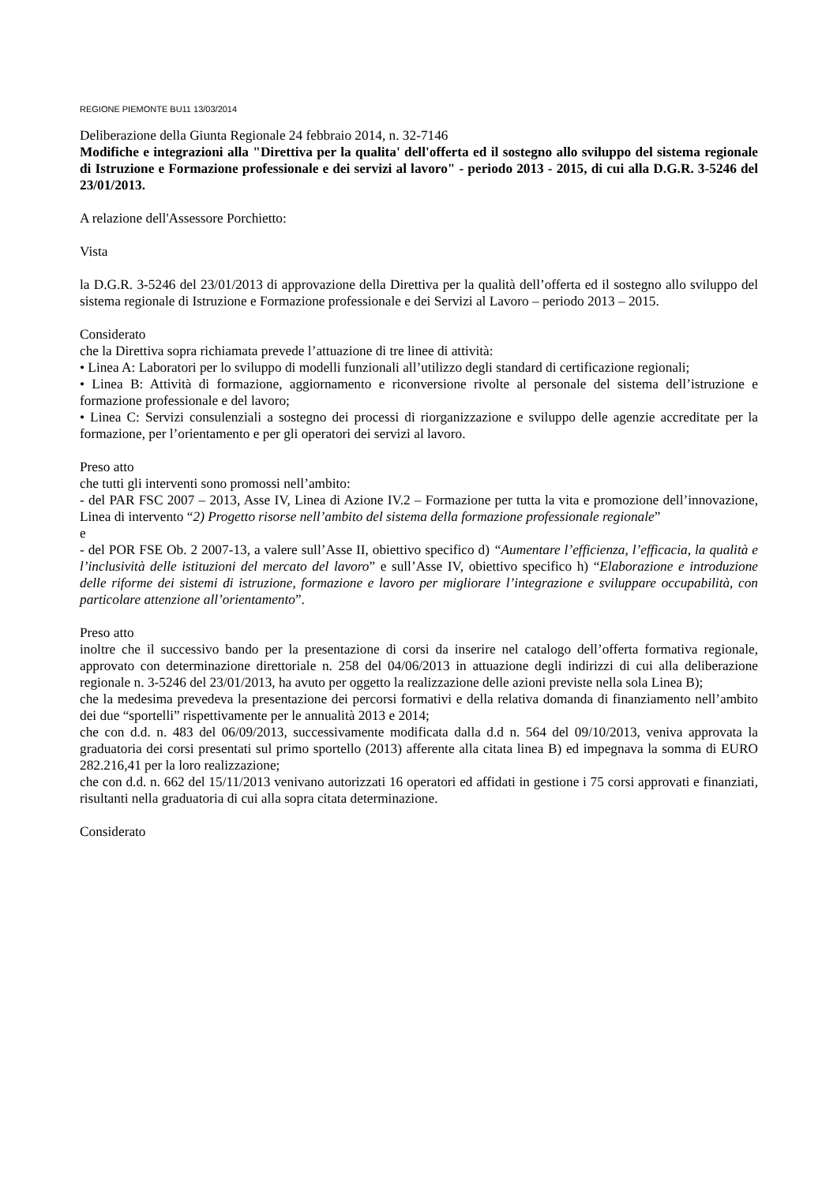REGIONE PIEMONTE BU11 13/03/2014
Deliberazione della Giunta Regionale 24 febbraio 2014, n. 32-7146
Modifiche e integrazioni alla "Direttiva per la qualita' dell'offerta ed il sostegno allo sviluppo del sistema regionale di Istruzione e Formazione professionale e dei servizi al lavoro" - periodo 2013 - 2015, di cui alla D.G.R. 3-5246 del 23/01/2013.
A relazione dell'Assessore Porchietto:
Vista
la D.G.R. 3-5246 del 23/01/2013 di approvazione della Direttiva per la qualità dell’offerta ed il sostegno allo sviluppo del sistema regionale di Istruzione e Formazione professionale e dei Servizi al Lavoro – periodo 2013 – 2015.
Considerato
che la Direttiva sopra richiamata prevede l’attuazione di tre linee di attività:
• Linea A: Laboratori per lo sviluppo di modelli funzionali all’utilizzo degli standard di certificazione regionali;
• Linea B: Attività di formazione, aggiornamento e riconversione rivolte al personale del sistema dell’istruzione e formazione professionale e del lavoro;
• Linea C: Servizi consulenziali a sostegno dei processi di riorganizzazione e sviluppo delle agenzie accreditate per la formazione, per l’orientamento e per gli operatori dei servizi al lavoro.
Preso atto
che tutti gli interventi sono promossi nell’ambito:
- del PAR FSC 2007 – 2013, Asse IV, Linea di Azione IV.2 – Formazione per tutta la vita e promozione dell’innovazione, Linea di intervento “2) Progetto risorse nell’ambito del sistema della formazione professionale regionale”
e
- del POR FSE Ob. 2 2007-13, a valere sull’Asse II, obiettivo specifico d) “Aumentare l’efficienza, l’efficacia, la qualità e l’inclusività delle istituzioni del mercato del lavoro” e sull’Asse IV, obiettivo specifico h) “Elaborazione e introduzione delle riforme dei sistemi di istruzione, formazione e lavoro per migliorare l’integrazione e sviluppare occupabilità, con particolare attenzione all’orientamento”.
Preso atto
inoltre che il successivo bando per la presentazione di corsi da inserire nel catalogo dell’offerta formativa regionale, approvato con determinazione direttoriale n. 258 del 04/06/2013 in attuazione degli indirizzi di cui alla deliberazione regionale n. 3-5246 del 23/01/2013, ha avuto per oggetto la realizzazione delle azioni previste nella sola Linea B);
che la medesima prevedeva la presentazione dei percorsi formativi e della relativa domanda di finanziamento nell’ambito dei due “sportelli” rispettivamente per le annualità 2013 e 2014;
che con d.d. n. 483 del 06/09/2013, successivamente modificata dalla d.d n. 564 del 09/10/2013, veniva approvata la graduatoria dei corsi presentati sul primo sportello (2013) afferente alla citata linea B) ed impegnava la somma di EURO 282.216,41 per la loro realizzazione;
che con d.d. n. 662 del 15/11/2013 venivano autorizzati 16 operatori ed affidati in gestione i 75 corsi approvati e finanziati, risultanti nella graduatoria di cui alla sopra citata determinazione.
Considerato